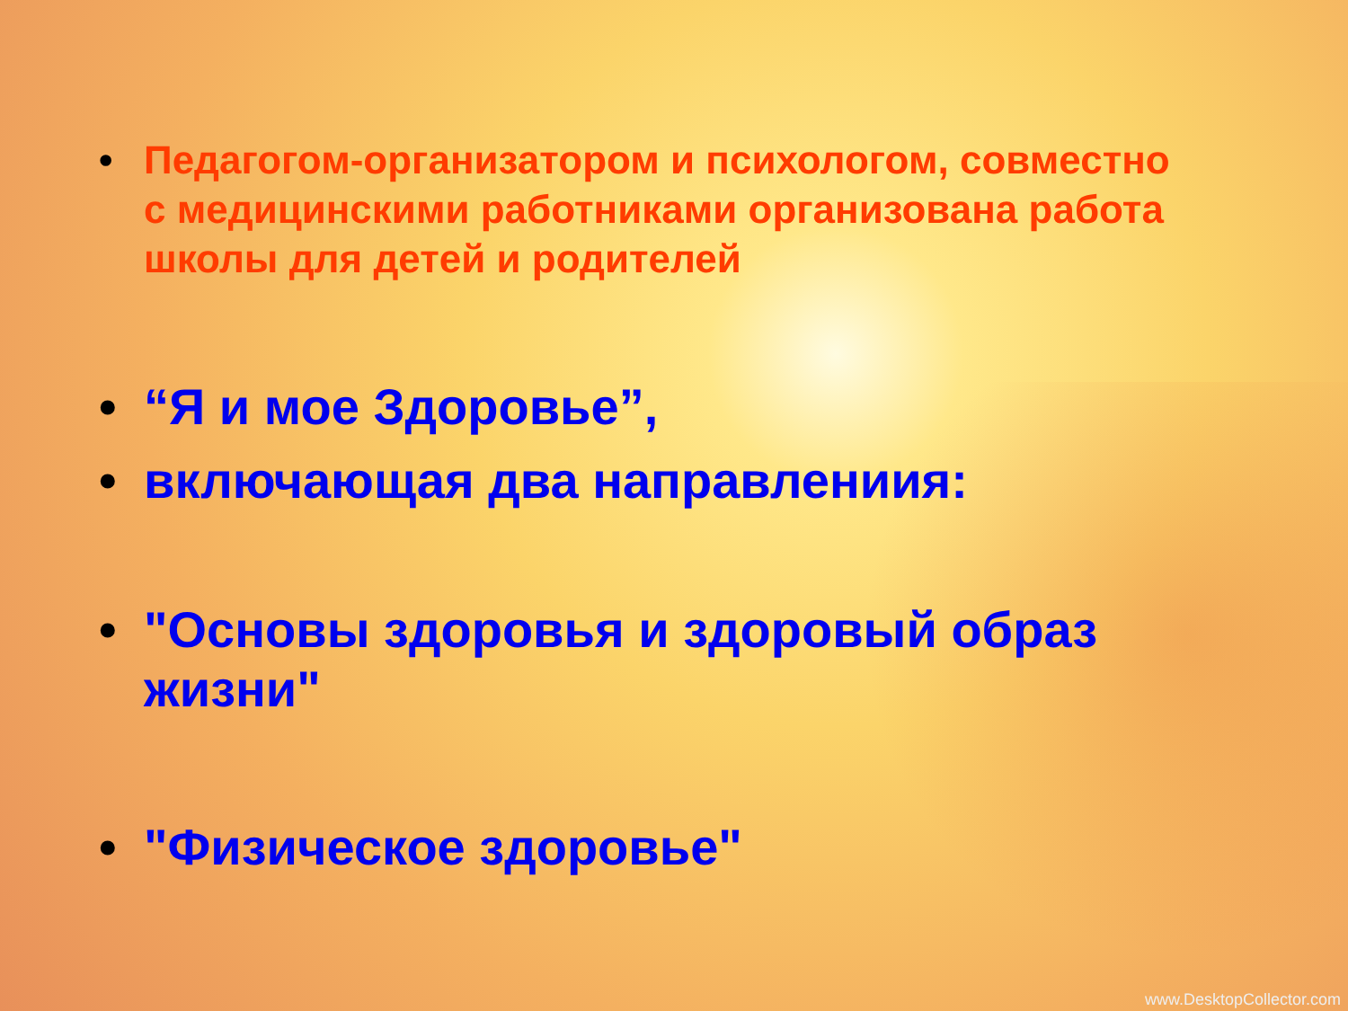• Педагогом-организатором и психологом, совместно с медицинскими работниками организована работа школы для детей и родителей
• “Я и мое Здоровье”,
• включающая два направлениия:
• "Основы здоровья и здоровый образ жизни"
• "Физическое здоровье"
www.DesktopCollector.com